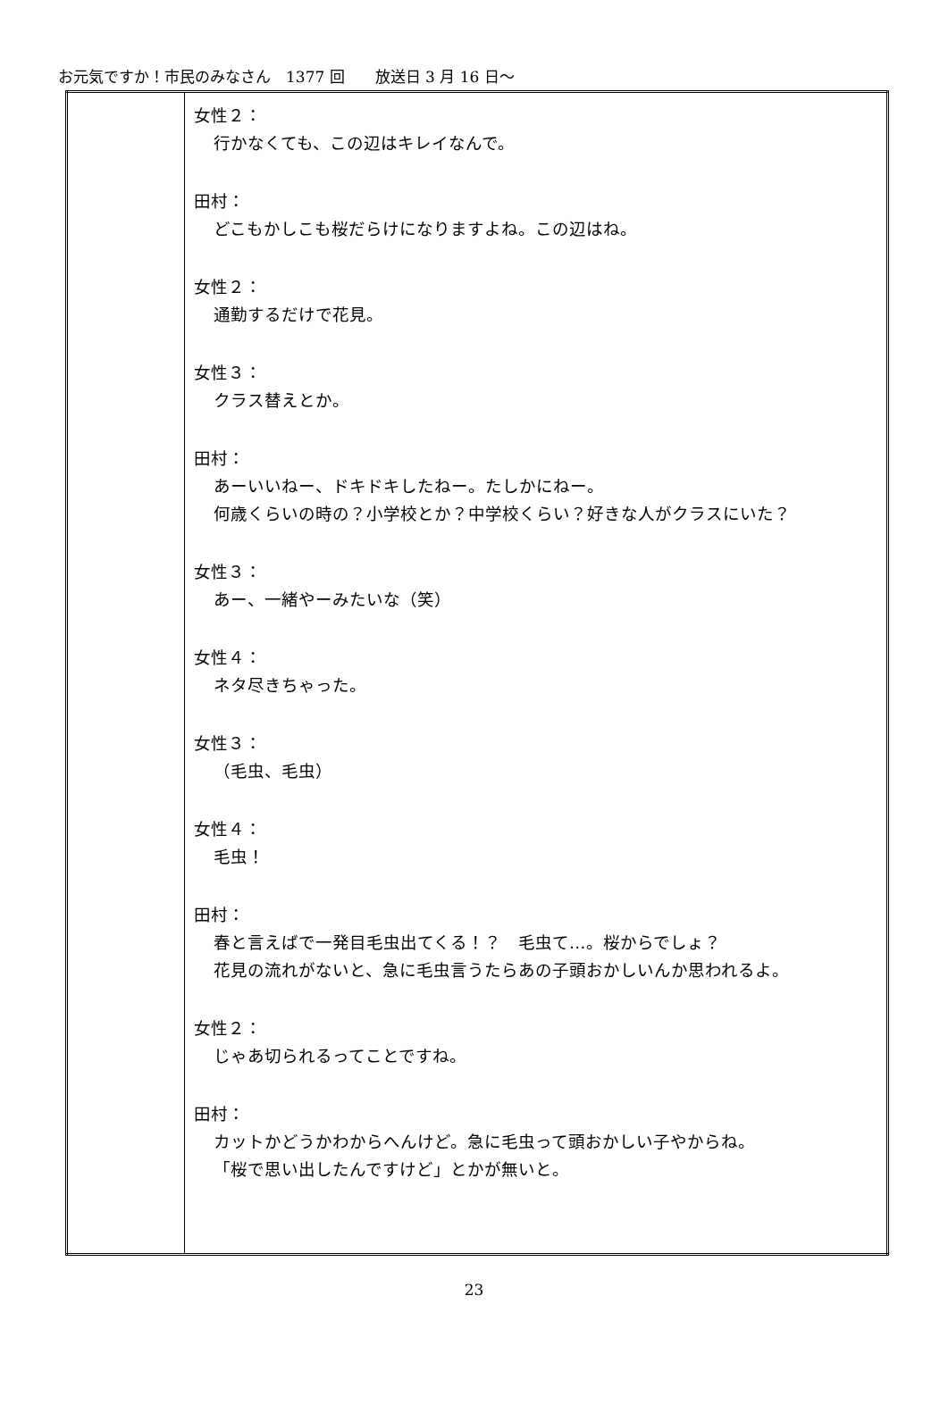お元気ですか！市民のみなさん　1377 回　　放送日 3 月 16 日～
| | 女性２： 行かなくても、この辺はキレイなんで。 田村： どこもかしこも桜だらけになりますよね。この辺はね。 女性２： 通勤するだけで花見。 女性３： クラス替えとか。 田村： あーいいねー、ドキドキしたねー。たしかにねー。 何歳くらいの時の？小学校とか？中学校くらい？好きな人がクラスにいた？ 女性３： あー、一緒やーみたいな（笑） 女性４： ネタ尽きちゃった。 女性３： （毛虫、毛虫） 女性４： 毛虫！ 田村： 春と言えばで一発目毛虫出てくる！？ 毛虫て…。桜からでしょ？ 花見の流れがないと、急に毛虫言うたらあの子頭おかしいんか思われるよ。 女性２： じゃあ切られるってことですね。 田村： カットかどうかわからへんけど。急に毛虫って頭おかしい子やからね。 「桜で思い出したんですけど」とかが無いと。 |
23